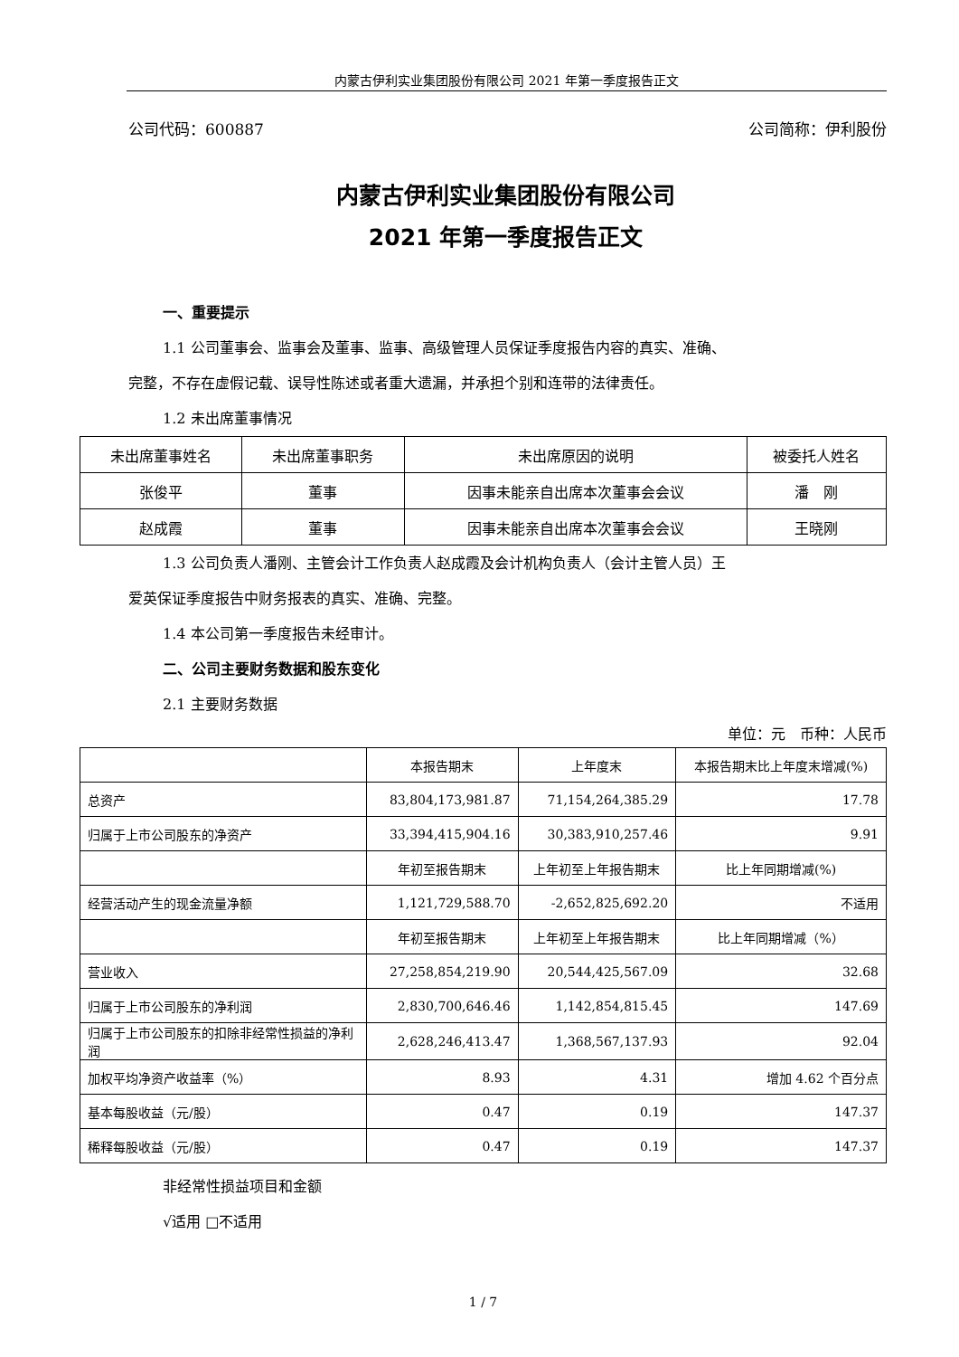内蒙古伊利实业集团股份有限公司 2021 年第一季度报告正文
公司代码：600887 公司简称：伊利股份
内蒙古伊利实业集团股份有限公司
2021 年第一季度报告正文
一、重要提示
1.1 公司董事会、监事会及董事、监事、高级管理人员保证季度报告内容的真实、准确、
完整，不存在虚假记载、误导性陈述或者重大遗漏，并承担个别和连带的法律责任。
1.2 未出席董事情况
| 未出席董事姓名 | 未出席董事职务 | 未出席原因的说明 | 被委托人姓名 |
| 张俊平 | 董事 | 因事未能亲自出席本次董事会会议 | 潘 刚 |
| 赵成霞 | 董事 | 因事未能亲自出席本次董事会会议 | 王晓刚 |
1.3 公司负责人潘刚、主管会计工作负责人赵成霞及会计机构负责人（会计主管人员）王
爱英保证季度报告中财务报表的真实、准确、完整。
1.4 本公司第一季度报告未经审计。
二、公司主要财务数据和股东变化
2.1 主要财务数据
单位：元　币种：人民币
| | 本报告期末 | 上年度末 | 本报告期末比上年度末增减(%) |
| 总资产 | 83,804,173,981.87 | 71,154,264,385.29 | 17.78 |
| 归属于上市公司股东的净资产 | 33,394,415,904.16 | 30,383,910,257.46 | 9.91 |
| | 年初至报告期末 | 上年初至上年报告期末 | 比上年同期增减(%) |
| 经营活动产生的现金流量净额 | 1,121,729,588.70 | -2,652,825,692.20 | 不适用 |
| | 年初至报告期末 | 上年初至上年报告期末 | 比上年同期增减（%） |
| 营业收入 | 27,258,854,219.90 | 20,544,425,567.09 | 32.68 |
| 归属于上市公司股东的净利润 | 2,830,700,646.46 | 1,142,854,815.45 | 147.69 |
| 归属于上市公司股东的扣除非经常性损益的净利润 | 2,628,246,413.47 | 1,368,567,137.93 | 92.04 |
| 加权平均净资产收益率（%） | 8.93 | 4.31 | 增加 4.62 个百分点 |
| 基本每股收益（元/股） | 0.47 | 0.19 | 147.37 |
| 稀释每股收益（元/股） | 0.47 | 0.19 | 147.37 |
非经常性损益项目和金额
√适用 □不适用
1 / 7